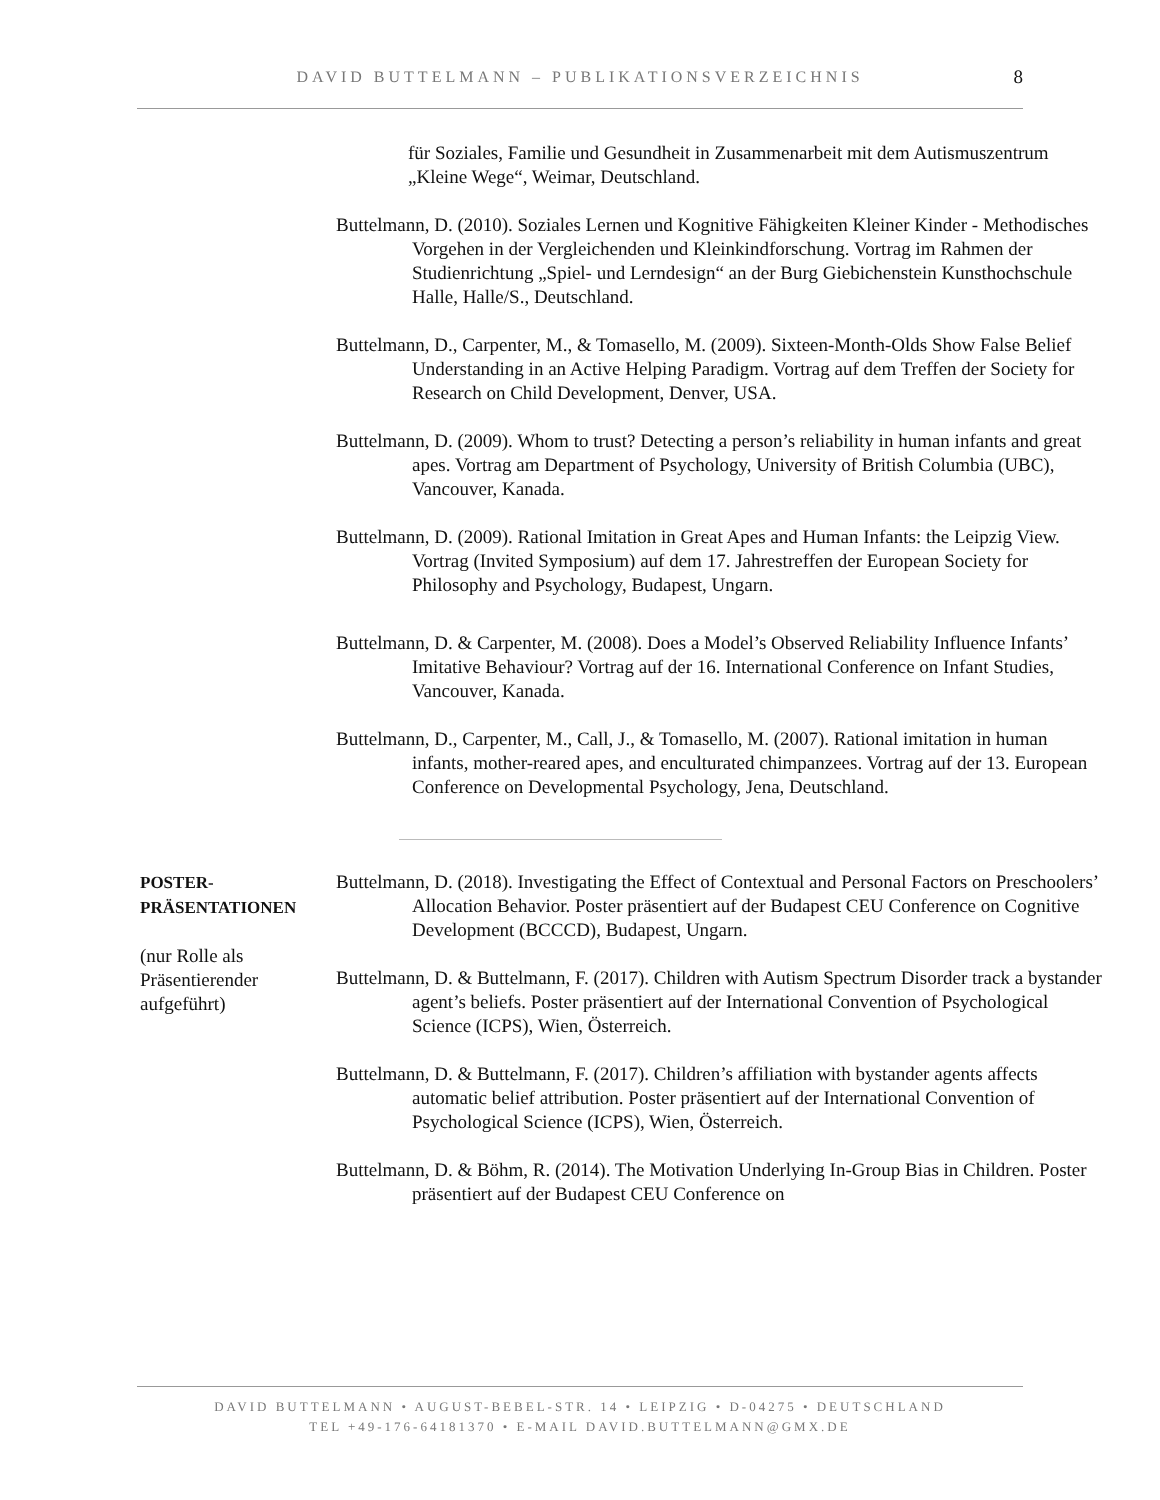DAVID BUTTELMANN – PUBLIKATIONSVERZEICHNIS
8
für Soziales, Familie und Gesundheit in Zusammenarbeit mit dem Autismuszentrum „Kleine Wege“, Weimar, Deutschland.
Buttelmann, D. (2010). Soziales Lernen und Kognitive Fähigkeiten Kleiner Kinder - Methodisches Vorgehen in der Vergleichenden und Kleinkindforschung. Vortrag im Rahmen der Studienrichtung „Spiel- und Lerndesign“ an der Burg Giebichenstein Kunsthochschule Halle, Halle/S., Deutschland.
Buttelmann, D., Carpenter, M., & Tomasello, M. (2009). Sixteen-Month-Olds Show False Belief Understanding in an Active Helping Paradigm. Vortrag auf dem Treffen der Society for Research on Child Development, Denver, USA.
Buttelmann, D. (2009). Whom to trust? Detecting a person’s reliability in human infants and great apes. Vortrag am Department of Psychology, University of British Columbia (UBC), Vancouver, Kanada.
Buttelmann, D. (2009). Rational Imitation in Great Apes and Human Infants: the Leipzig View. Vortrag (Invited Symposium) auf dem 17. Jahrestreffen der European Society for Philosophy and Psychology, Budapest, Ungarn.
Buttelmann, D. & Carpenter, M. (2008). Does a Model’s Observed Reliability Influence Infants’ Imitative Behaviour? Vortrag auf der 16. International Conference on Infant Studies, Vancouver, Kanada.
Buttelmann, D., Carpenter, M., Call, J., & Tomasello, M. (2007). Rational imitation in human infants, mother-reared apes, and enculturated chimpanzees. Vortrag auf der 13. European Conference on Developmental Psychology, Jena, Deutschland.
POSTER-
PRÄSENTATIONEN
(nur Rolle als Präsentierender aufgeführt)
Buttelmann, D. (2018). Investigating the Effect of Contextual and Personal Factors on Preschoolers’ Allocation Behavior. Poster präsentiert auf der Budapest CEU Conference on Cognitive Development (BCCCD), Budapest, Ungarn.
Buttelmann, D. & Buttelmann, F. (2017). Children with Autism Spectrum Disorder track a bystander agent’s beliefs. Poster präsentiert auf der International Convention of Psychological Science (ICPS), Wien, Österreich.
Buttelmann, D. & Buttelmann, F. (2017). Children’s affiliation with bystander agents affects automatic belief attribution. Poster präsentiert auf der International Convention of Psychological Science (ICPS), Wien, Österreich.
Buttelmann, D. & Böhm, R. (2014). The Motivation Underlying In-Group Bias in Children. Poster präsentiert auf der Budapest CEU Conference on
DAVID BUTTELMANN • AUGUST-BEBEL-STR. 14 • LEIPZIG • D-04275 • DEUTSCHLAND
TEL +49-176-64181370 • E-MAIL DAVID.BUTTELMANN@GMX.DE